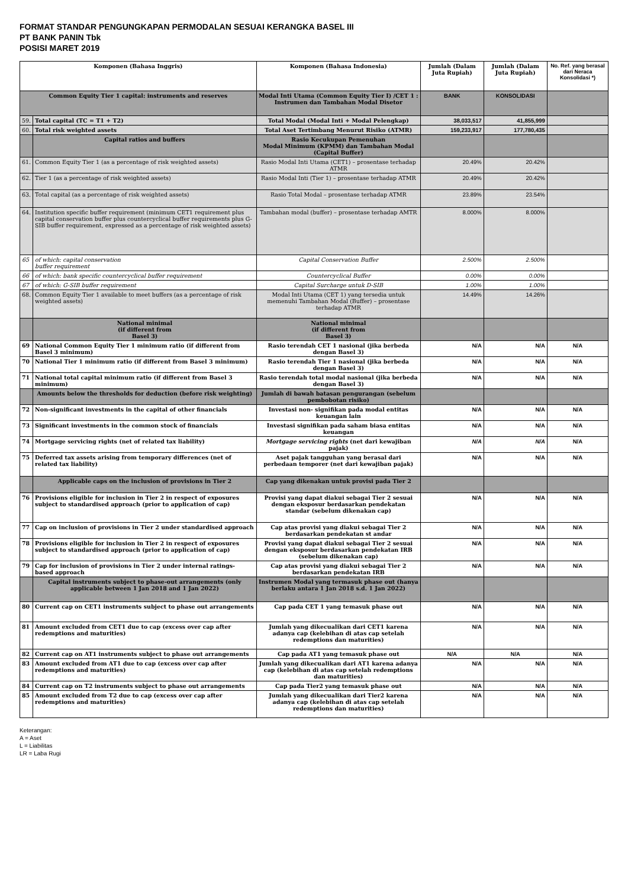FORMAT STANDAR PENGUNGKAPAN PERMODALAN SESUAI KERANGKA BASEL III
PT BANK PANIN Tbk
POSISI MARET 2019
| Komponen (Bahasa Inggris) | | Komponen (Bahasa Indonesia) | Jumlah (Dalam Juta Rupiah) | Jumlah (Dalam Juta Rupiah) | No. Ref. yang berasal dari Neraca Konsolidasi *) |
| --- | --- | --- | --- | --- | --- |
| Common Equity Tier 1 capital: instruments and reserves | | Modal Inti Utama (Common Equity Tier I) /CET 1 : Instrumen dan Tambahan Modal Disetor | BANK | KONSOLIDASI | |
| 59. | Total capital (TC = T1 + T2) | Total Modal (Modal Inti + Modal Pelengkap) | 38,033,517 | 41,855,999 | |
| 60. | Total risk weighted assets | Total Aset Tertimbang Menurut Risiko (ATMR) | 159,233,917 | 177,780,435 | |
| | Capital ratios and buffers | Rasio Kecukupan Pemenuhan Modal Minimum (KPMM) dan Tambahan Modal (Capital Buffer) | | | |
| 61. | Common Equity Tier 1 (as a percentage of risk weighted assets) | Rasio Modal Inti Utama (CET1) – prosentase terhadap ATMR | 20.49% | 20.42% | |
| 62. | Tier 1 (as a percentage of risk weighted assets) | Rasio Modal Inti (Tier 1) – prosentase terhadap ATMR | 20.49% | 20.42% | |
| 63. | Total capital (as a percentage of risk weighted assets) | Rasio Total Modal – prosentase terhadap ATMR | 23.89% | 23.54% | |
| 64. | Institution specific buffer requirement (minimum CET1 requirement plus capital conservation buffer plus countercyclical buffer requirements plus G-SIB buffer requirement, expressed as a percentage of risk weighted assets) | Tambahan modal (buffer) – prosentase terhadap AMTR | 8.000% | 8.000% | |
| 65 | of which: capital conservation buffer requirement | Capital Conservation Buffer | 2.500% | 2.500% | |
| 66 | of which: bank specific countercyclical buffer requirement | Countercyclical Buffer | 0.00% | 0.00% | |
| 67 | of which: G-SIB buffer requirement | Capital Surcharge untuk D-SIB | 1.00% | 1.00% | |
| 68. | Common Equity Tier 1 available to meet buffers (as a percentage of risk weighted assets) | Modal Inti Utama (CET 1) yang tersedia untuk memenuhi Tambahan Modal (Buffer) – prosentase terhadap ATMR | 14.49% | 14.26% | |
| | National minimal (if different from Basel 3) | National minimal (if different from Basel 3) | | | |
| 69 | National Common Equity Tier 1 minimum ratio (if different from Basel 3 minimum) | Rasio terendah CET 1 nasional (jika berbeda dengan Basel 3) | N/A | N/A | N/A |
| 70 | National Tier 1 minimum ratio (if different from Basel 3 minimum) | Rasio terendah Tier 1 nasional (jika berbeda dengan Basel 3) | N/A | N/A | N/A |
| 71 | National total capital minimum ratio (if different from Basel 3 minimum) | Rasio terendah total modal nasional (jika berbeda dengan Basel 3) | N/A | N/A | N/A |
| | Amounts below the thresholds for deduction (before risk weighting) | Jumlah di bawah batasan pengurangan (sebelum pembobotan risiko) | | | |
| 72 | Non-significant investments in the capital of other financials | Investasi non- signifikan pada modal entitas keuangan lain | N/A | N/A | N/A |
| 73 | Significant investments in the common stock of financials | Investasi signifikan pada saham biasa entitas keuangan | N/A | N/A | N/A |
| 74 | Mortgage servicing rights (net of related tax liability) | Mortgage servicing rights (net dari kewajiban pajak) | N/A | N/A | N/A |
| 75 | Deferred tax assets arising from temporary differences (net of related tax liability) | Aset pajak tangguhan yang berasal dari perbedaan temporer (net dari kewajiban pajak) | N/A | N/A | N/A |
| | Applicable caps on the inclusion of provisions in Tier 2 | Cap yang dikenakan untuk provisi pada Tier 2 | | | |
| 76 | Provisions eligible for inclusion in Tier 2 in respect of exposures subject to standardised approach (prior to application of cap) | Provisi yang dapat diakui sebagai Tier 2 sesuai dengan eksposur berdasarkan pendekatan standar (sebelum dikenakan cap) | N/A | N/A | N/A |
| 77 | Cap on inclusion of provisions in Tier 2 under standardised approach | Cap atas provisi yang diakui sebagai Tier 2 berdasarkan pendekatan st andar | N/A | N/A | N/A |
| 78 | Provisions eligible for inclusion in Tier 2 in respect of exposures subject to standardised approach (prior to application of cap) | Provisi yang dapat diakui sebagai Tier 2 sesuai dengan eksposur berdasarkan pendekatan IRB (sebelum dikenakan cap) | N/A | N/A | N/A |
| 79 | Cap for inclusion of provisions in Tier 2 under internal ratings- based approach | Cap atas provisi yang diakui sebagai Tier 2 berdasarkan pendekatan IRB | N/A | N/A | N/A |
| | Capital instruments subject to phase-out arrangements (only applicable between 1 Jan 2018 and 1 Jan 2022) | Instrumen Modal yang termasuk phase out (hanya berlaku antara 1 Jan 2018 s.d. 1 Jan 2022) | | | |
| 80 | Current cap on CET1 instruments subject to phase out arrangements | Cap pada CET 1 yang temasuk phase out | N/A | N/A | N/A |
| 81 | Amount excluded from CET1 due to cap (excess over cap after redemptions and maturities) | Jumlah yang dikecualikan dari CET1 karena adanya cap (kelebihan di atas cap setelah redemptions dan maturities) | N/A | N/A | N/A |
| 82 | Current cap on AT1 instruments subject to phase out arrangements | Cap pada AT1 yang temasuk phase out | N/A | N/A | N/A |
| 83 | Amount excluded from AT1 due to cap (excess over cap after redemptions and maturities) | Jumlah yang dikecualikan dari AT1 karena adanya cap (kelebihan di atas cap setelah redemptions dan maturities) | N/A | N/A | N/A |
| 84 | Current cap on T2 instruments subject to phase out arrangements | Cap pada Tier2 yang temasuk phase out | N/A | N/A | N/A |
| 85 | Amount excluded from T2 due to cap (excess over cap after redemptions and maturities) | Jumlah yang dikecualikan dari Tier2 karena adanya cap (kelebihan di atas cap setelah redemptions dan maturities) | N/A | N/A | N/A |
Keterangan:
A = Aset
L = Liabilitas
LR = Laba Rugi